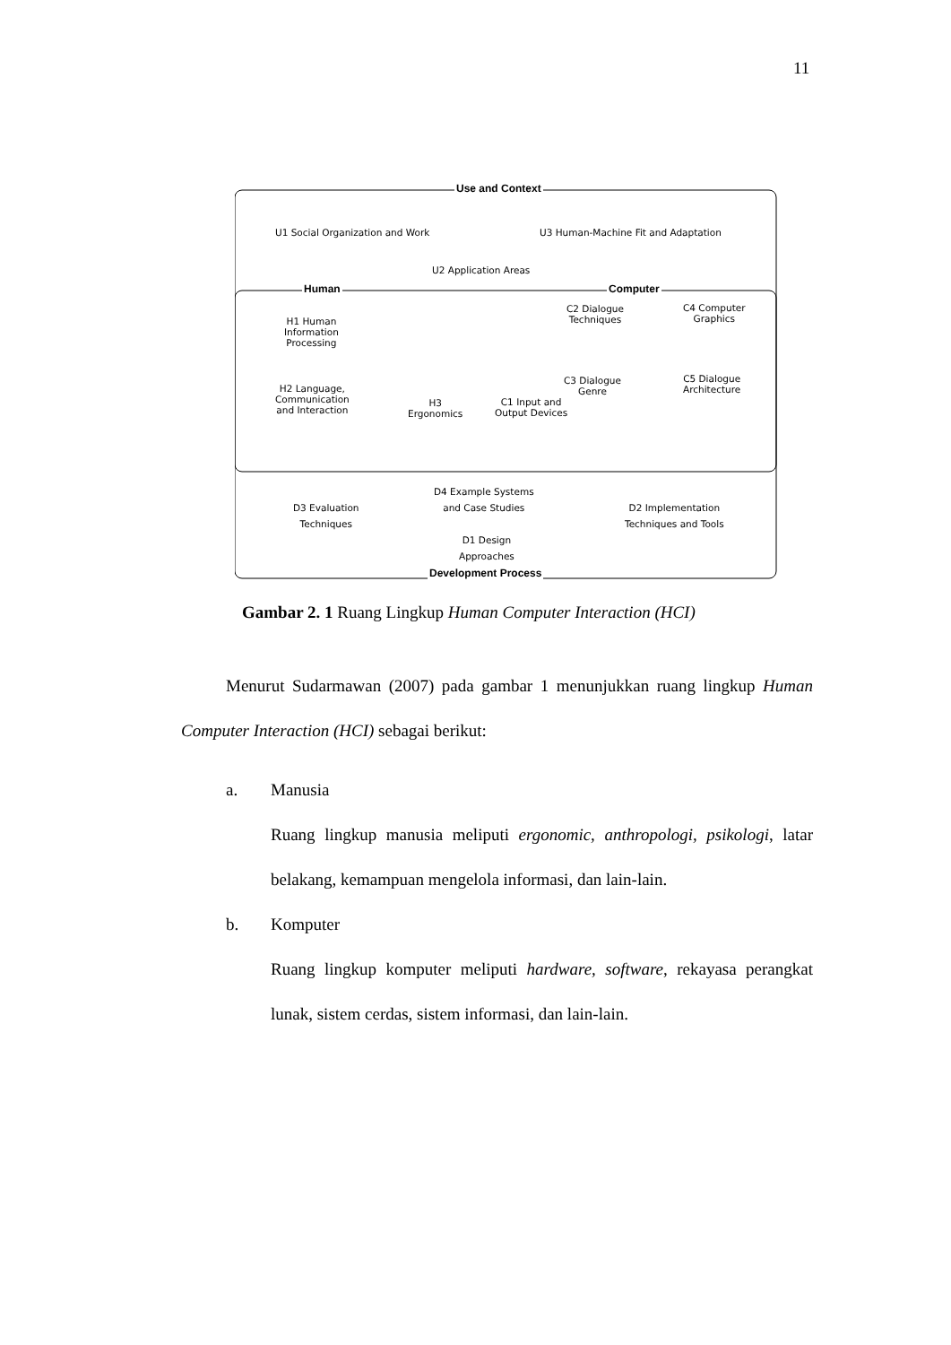11
Use and Context
U1 Social Organization and Work
U3 Human-Machine Fit and Adaptation
U2 Application Areas
Human Computer
H1 Human
Information
Processing
H2 Language,
Communication
and Interaction
H3
Ergonomics
C1 Input and
Output Devices
C2 Dialogue
Techniques
C3 Dialogue
Genre
C4 Computer
Graphics
C5 Dialogue
Architecture
D3 Evaluation
Techniques
D4 Example Systems
and Case Studies
D1 Design
Approaches
D2 Implementation
Techniques and Tools
Development Process
Gambar 2. 1 Ruang Lingkup Human Computer Interaction (HCI)
Menurut Sudarmawan (2007) pada gambar 1 menunjukkan ruang lingkup Human Computer Interaction (HCI) sebagai berikut:
a. Manusia
Ruang lingkup manusia meliputi ergonomic, anthropologi, psikologi, latar belakang, kemampuan mengelola informasi, dan lain-lain.
b. Komputer
Ruang lingkup komputer meliputi hardware, software, rekayasa perangkat lunak, sistem cerdas, sistem informasi, dan lain-lain.